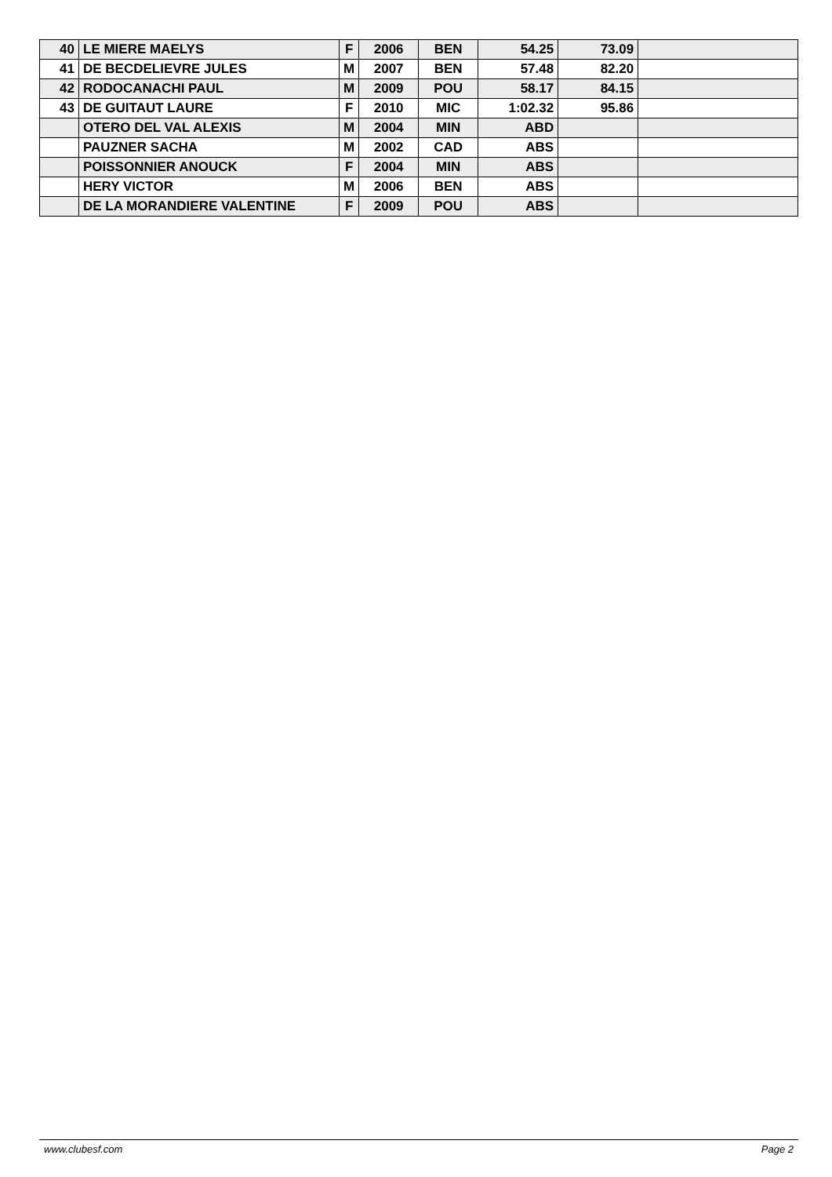| 40 | LE MIERE MAELYS | F | 2006 | BEN | 54.25 | 73.09 | |
| 41 | DE BECDELIEVRE JULES | M | 2007 | BEN | 57.48 | 82.20 | |
| 42 | RODOCANACHI PAUL | M | 2009 | POU | 58.17 | 84.15 | |
| 43 | DE GUITAUT LAURE | F | 2010 | MIC | 1:02.32 | 95.86 | |
| | OTERO DEL VAL ALEXIS | M | 2004 | MIN | ABD | | |
| | PAUZNER SACHA | M | 2002 | CAD | ABS | | |
| | POISSONNIER ANOUCK | F | 2004 | MIN | ABS | | |
| | HERY VICTOR | M | 2006 | BEN | ABS | | |
| | DE LA MORANDIERE VALENTINE | F | 2009 | POU | ABS | | |
www.clubesf.com Page 2